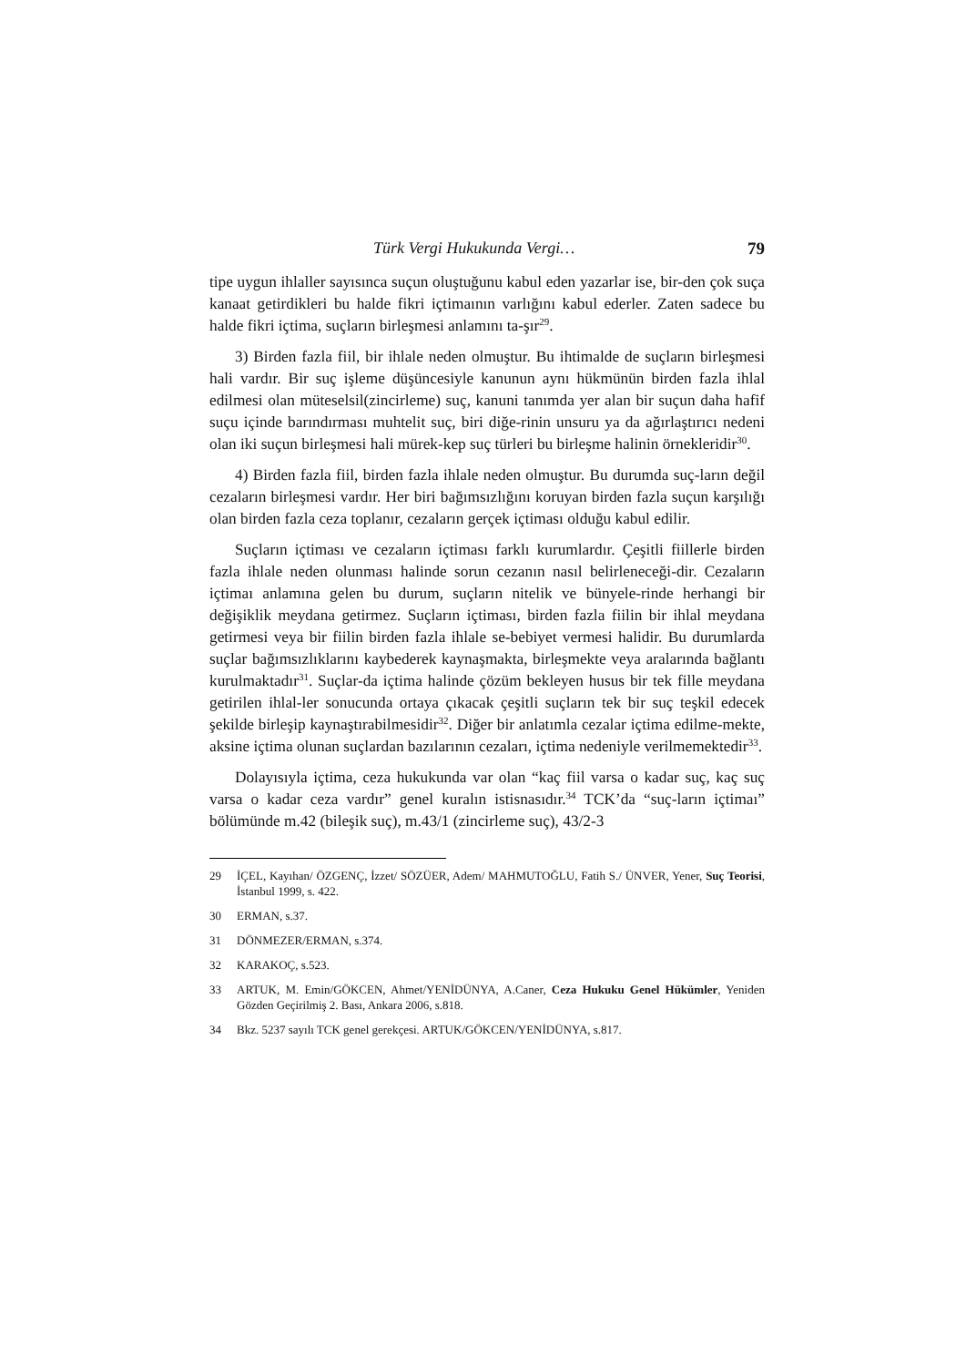Türk Vergi Hukukunda Vergi… 79
tipe uygun ihlaller sayısınca suçun oluştuğunu kabul eden yazarlar ise, bir-den çok suça kanaat getirdikleri bu halde fikri içtimaının varlığını kabul ederler. Zaten sadece bu halde fikri içtima, suçların birleşmesi anlamını ta-şır<sup>29</sup>.
3) Birden fazla fiil, bir ihlale neden olmuştur. Bu ihtimalde de suçların birleşmesi hali vardır. Bir suç işleme düşüncesiyle kanunun aynı hükmünün birden fazla ihlal edilmesi olan müteselsil(zincirleme) suç, kanuni tanımda yer alan bir suçun daha hafif suçu içinde barındırması muhtelit suç, biri diğe-rinin unsuru ya da ağırlaştırıcı nedeni olan iki suçun birleşmesi hali mürek-kep suç türleri bu birleşme halinin örnekleridir<sup>30</sup>.
4) Birden fazla fiil, birden fazla ihlale neden olmuştur. Bu durumda suç-ların değil cezaların birleşmesi vardır. Her biri bağımsızlığını koruyan birden fazla suçun karşılığı olan birden fazla ceza toplanır, cezaların gerçek içtiması olduğu kabul edilir.
Suçların içtiması ve cezaların içtiması farklı kurumlardır. Çeşitli fiillerle birden fazla ihlale neden olunması halinde sorun cezanın nasıl belirleneceği-dir. Cezaların içtimaı anlamına gelen bu durum, suçların nitelik ve bünyele-rinde herhangi bir değişiklik meydana getirmez. Suçların içtiması, birden fazla fiilin bir ihlal meydana getirmesi veya bir fiilin birden fazla ihlale se-bebiyet vermesi halidir. Bu durumlarda suçlar bağımsızlıklarını kaybederek kaynaşmakta, birleşmekte veya aralarında bağlantı kurulmaktadır<sup>31</sup>. Suçlar-da içtima halinde çözüm bekleyen husus bir tek fille meydana getirilen ihlal-ler sonucunda ortaya çıkacak çeşitli suçların tek bir suç teşkil edecek şekilde birleşip kaynaştırabilmesidir<sup>32</sup>. Diğer bir anlatımla cezalar içtima edilme-mekte, aksine içtima olunan suçlardan bazılarının cezaları, içtima nedeniyle verilmemektedir<sup>33</sup>.
Dolayısıyla içtima, ceza hukukunda var olan “kaç fiil varsa o kadar suç, kaç suç varsa o kadar ceza vardır” genel kuralın istisnasıdır.<sup>34</sup> TCK’da “suç-ların içtimaı” bölümünde m.42 (bileşik suç), m.43/1 (zincirleme suç), 43/2-3
29 İÇEL, Kayıhan/ ÖZGENÇ, İzzet/ SÖZÜER, Adem/ MAHMUTOĞLU, Fatih S./ ÜNVER, Yener, Suç Teorisi, İstanbul 1999, s. 422.
30 ERMAN, s.37.
31 DÖNMEZER/ERMAN, s.374.
32 KARAKOÇ, s.523.
33 ARTUK, M. Emin/GÖKCEN, Ahmet/YENİDÜNYA, A.Caner, Ceza Hukuku Genel Hükümler, Yeniden Gözden Geçirilmiş 2. Bası, Ankara 2006, s.818.
34 Bkz. 5237 sayılı TCK genel gerekçesi. ARTUK/GÖKCEN/YENİDÜNYA, s.817.